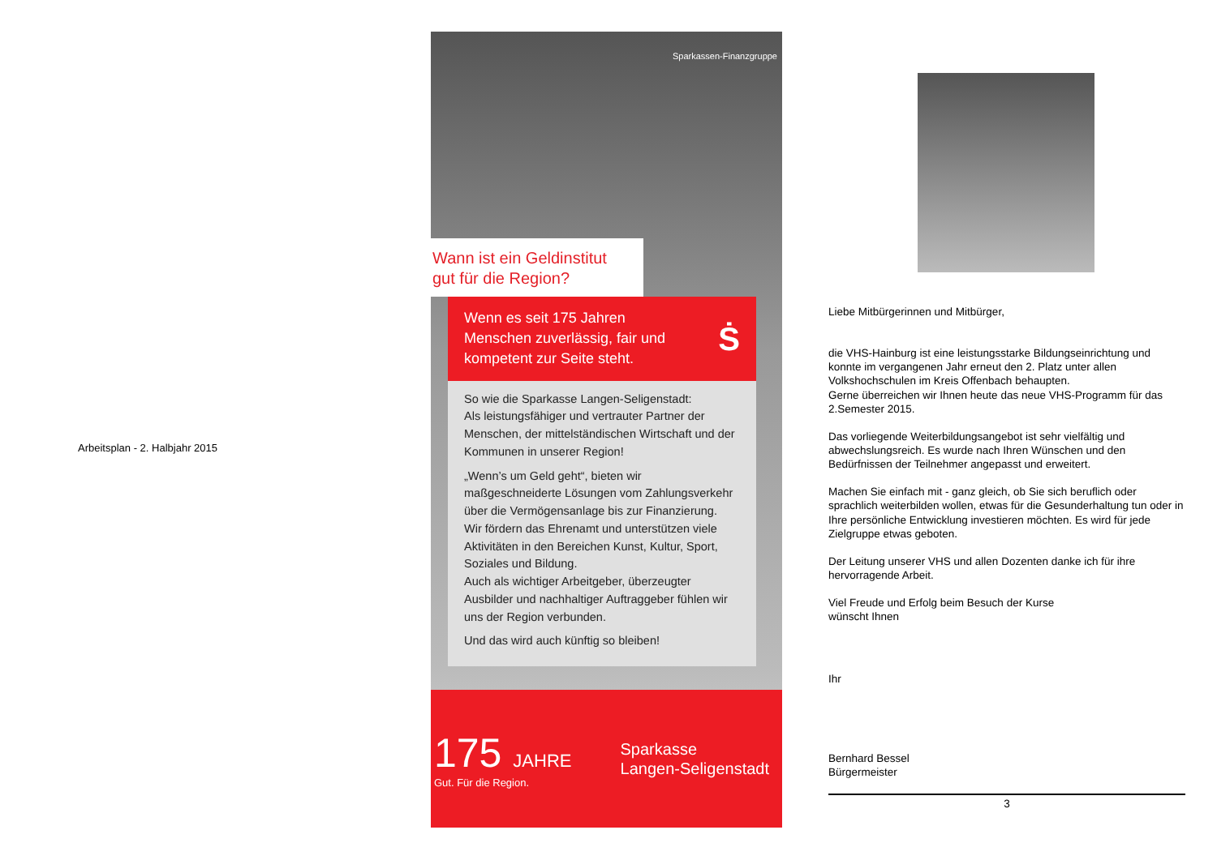Arbeitsplan - 2. Halbjahr 2015
Sparkassen-Finanzgruppe
Wann ist ein Geldinstitut
gut für die Region?
Wenn es seit 175 Jahren
Menschen zuverlässig, fair und
kompetent zur Seite steht.
Ṡ
So wie die Sparkasse Langen-Seligenstadt:
Als leistungsfähiger und vertrauter Partner der Menschen, der mittelständischen Wirtschaft und der Kommunen in unserer Region!
„Wenn’s um Geld geht“, bieten wir maßgeschneiderte Lösungen vom Zahlungsverkehr über die Vermögensanlage bis zur Finanzierung.
Wir fördern das Ehrenamt und unterstützen viele Aktivitäten in den Bereichen Kunst, Kultur, Sport, Soziales und Bildung.
Auch als wichtiger Arbeitgeber, überzeugter Ausbilder und nachhaltiger Auftraggeber fühlen wir uns der Region verbunden.
Und das wird auch künftig so bleiben!
175 JAHRE
Gut. Für die Region.
Sparkasse
Langen-Seligenstadt
Liebe Mitbürgerinnen und Mitbürger,
die VHS-Hainburg ist eine leistungsstarke Bildungseinrichtung und konnte im vergangenen Jahr erneut den 2. Platz unter allen Volkshochschulen im Kreis Offenbach behaupten.
Gerne überreichen wir Ihnen heute das neue VHS-Programm für das 2.Semester 2015.
Das vorliegende Weiterbildungsangebot ist sehr vielfältig und abwechslungsreich. Es wurde nach Ihren Wünschen und den Bedürfnissen der Teilnehmer angepasst und erweitert.
Machen Sie einfach mit - ganz gleich, ob Sie sich beruflich oder sprachlich weiterbilden wollen, etwas für die Gesunderhaltung tun oder in Ihre persönliche Entwicklung investieren möchten. Es wird für jede Zielgruppe etwas geboten.
Der Leitung unserer VHS und allen Dozenten danke ich für ihre hervorragende Arbeit.
Viel Freude und Erfolg beim Besuch der Kurse
wünscht Ihnen
Ihr
Bernhard Bessel
Bürgermeister
3